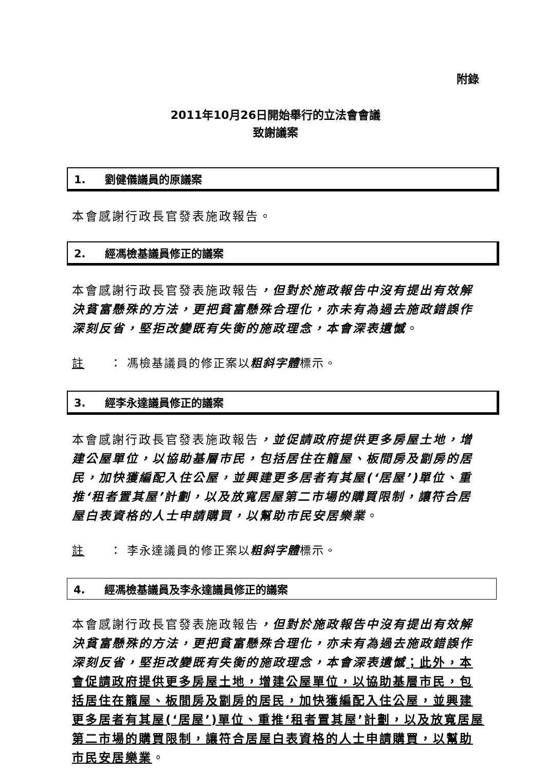附錄
2011年10月26日開始舉行的立法會會議
致謝議案
1. 劉健儀議員的原議案
本會感謝行政長官發表施政報告。
2. 經馮檢基議員修正的議案
本會感謝行政長官發表施政報告，但對於施政報告中沒有提出有效解決貧富懸殊的方法，更把貧富懸殊合理化，亦未有為過去施政錯誤作深刻反省，堅拒改變既有失衡的施政理念，本會深表遺憾。
註 ： 馮檢基議員的修正案以粗斜字體標示。
3. 經李永達議員修正的議案
本會感謝行政長官發表施政報告，並促請政府提供更多房屋土地，增建公屋單位，以協助基層市民，包括居住在籠屋、板間房及劏房的居民，加快獲編配入住公屋，並興建更多居者有其屋(‘居屋’)單位、重推‘租者置其屋’計劃，以及放寬居屋第二市場的購買限制，讓符合居屋白表資格的人士申請購買，以幫助市民安居樂業。
註 ： 李永達議員的修正案以粗斜字體標示。
4. 經馮檢基議員及李永達議員修正的議案
本會感謝行政長官發表施政報告，但對於施政報告中沒有提出有效解決貧富懸殊的方法，更把貧富懸殊合理化，亦未有為過去施政錯誤作深刻反省，堅拒改變既有失衡的施政理念，本會深表遺憾；此外，本會促請政府提供更多房屋土地，增建公屋單位，以協助基層市民，包括居住在籠屋、板間房及劏房的居民，加快獲編配入住公屋，並興建更多居者有其屋(‘居屋’)單位、重推‘租者置其屋’計劃，以及放寬居屋第二市場的購買限制，讓符合居屋白表資格的人士申請購買，以幫助市民安居樂業。